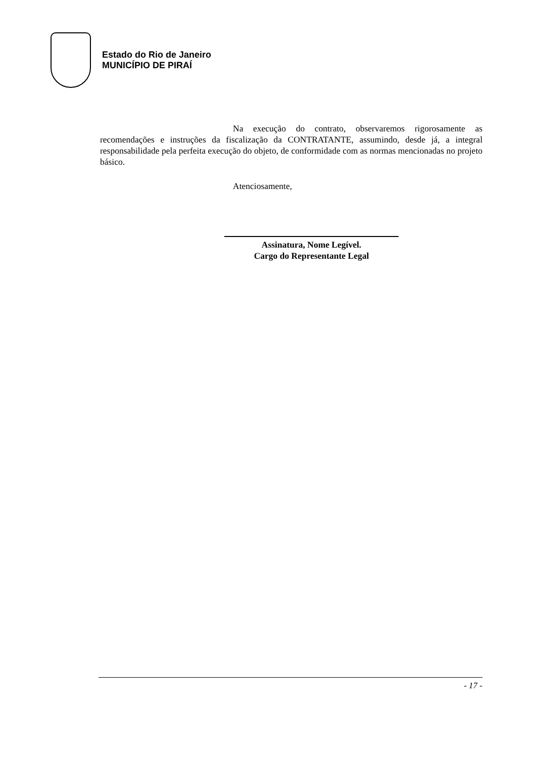Estado do Rio de Janeiro
MUNICÍPIO DE PIRAÍ
Na execução do contrato, observaremos rigorosamente as recomendações e instruções da fiscalização da CONTRATANTE, assumindo, desde já, a integral responsabilidade pela perfeita execução do objeto, de conformidade com as normas mencionadas no projeto básico.
Atenciosamente,
Assinatura, Nome Legível.
Cargo do Representante Legal
- 17 -